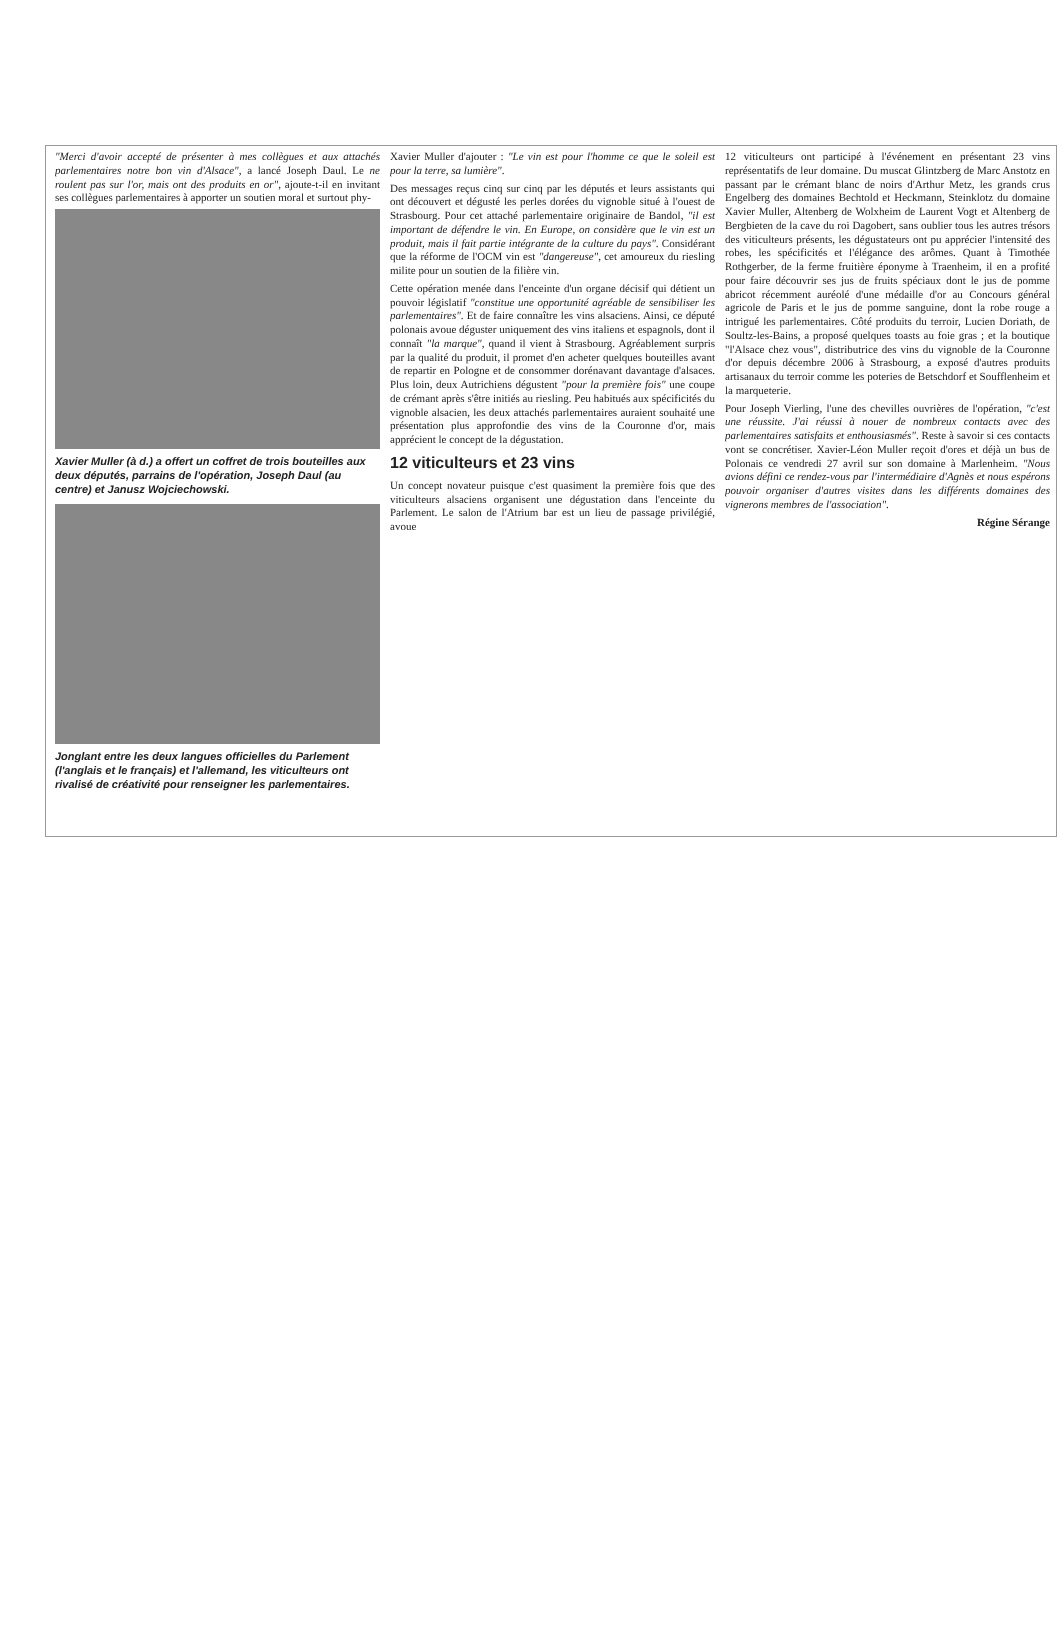"Merci d'avoir accepté de présenter à mes collègues et aux attachés parlementaires notre bon vin d'Alsace", a lancé Joseph Daul. Le ne roulent pas sur l'or, mais ont des produits en or", ajoute-t-il en invitant ses collègues parlementaires à apporter un soutien moral et surtout phy-
Xavier Muller (à d.) a offert un coffret de trois bouteilles aux deux députés, parrains de l'opération, Joseph Daul (au centre) et Janusz Wojciechowski.
Jonglant entre les deux langues officielles du Parlement (l'anglais et le français) et l'allemand, les viticulteurs ont rivalisé de créativité pour renseigner les parlementaires.
Xavier Muller d'ajouter : "Le vin est pour l'homme ce que le soleil est pour la terre, sa lumière".
Des messages reçus cinq sur cinq par les députés et leurs assistants qui ont découvert et dégusté les perles dorées du vignoble situé à l'ouest de Strasbourg. Pour cet attaché parlementaire originaire de Bandol, "il est important de défendre le vin. En Europe, on considère que le vin est un produit, mais il fait partie intégrante de la culture du pays". Considérant que la réforme de l'OCM vin est "dangereuse", cet amoureux du riesling milite pour un soutien de la filière vin.
Cette opération menée dans l'enceinte d'un organe décisif qui détient un pouvoir législatif "constitue une opportunité agréable de sensibiliser les parlementaires". Et de faire connaître les vins alsaciens. Ainsi, ce député polonais avoue déguster uniquement des vins italiens et espagnols, dont il connaît "la marque", quand il vient à Strasbourg. Agréablement surpris par la qualité du produit, il promet d'en acheter quelques bouteilles avant de repartir en Pologne et de consommer dorénavant davantage d'alsaces. Plus loin, deux Autrichiens dégustent "pour la première fois" une coupe de crémant après s'être initiés au riesling. Peu habitués aux spécificités du vignoble alsacien, les deux attachés parlementaires auraient souhaité une présentation plus approfondie des vins de la Couronne d'or, mais apprécient le concept de la dégustation.
12 viticulteurs et 23 vins
Un concept novateur puisque c'est quasiment la première fois que des viticulteurs alsaciens organisent une dégustation dans l'enceinte du Parlement. Le salon de l'Atrium bar est un lieu de passage privilégié, avoue
12 viticulteurs ont participé à l'événement en présentant 23 vins représentatifs de leur domaine. Du muscat Glintzberg de Marc Anstotz en passant par le crémant blanc de noirs d'Arthur Metz, les grands crus Engelberg des domaines Bechtold et Heckmann, Steinklotz du domaine Xavier Muller, Altenberg de Wolxheim de Laurent Vogt et Altenberg de Bergbieten de la cave du roi Dagobert, sans oublier tous les autres trésors des viticulteurs présents, les dégustateurs ont pu apprécier l'intensité des robes, les spécificités et l'élégance des arômes. Quant à Timothée Rothgerber, de la ferme fruitière éponyme à Traenheim, il en a profité pour faire découvrir ses jus de fruits spéciaux dont le jus de pomme abricot récemment auréolé d'une médaille d'or au Concours général agricole de Paris et le jus de pomme sanguine, dont la robe rouge a intrigué les parlementaires. Côté produits du terroir, Lucien Doriath, de Soultz-les-Bains, a proposé quelques toasts au foie gras ; et la boutique "l'Alsace chez vous", distributrice des vins du vignoble de la Couronne d'or depuis décembre 2006 à Strasbourg, a exposé d'autres produits artisanaux du terroir comme les poteries de Betschdorf et Soufflenheim et la marqueterie.
Pour Joseph Vierling, l'une des chevilles ouvrières de l'opération, "c'est une réussite. J'ai réussi à nouer de nombreux contacts avec des parlementaires satisfaits et enthousiasmés". Reste à savoir si ces contacts vont se concrétiser. Xavier-Léon Muller reçoit d'ores et déjà un bus de Polonais ce vendredi 27 avril sur son domaine à Marlenheim. "Nous avions défini ce rendez-vous par l'intermédiaire d'Agnès et nous espérons pouvoir organiser d'autres visites dans les différents domaines des vignerons membres de l'association".
Régine Sérange